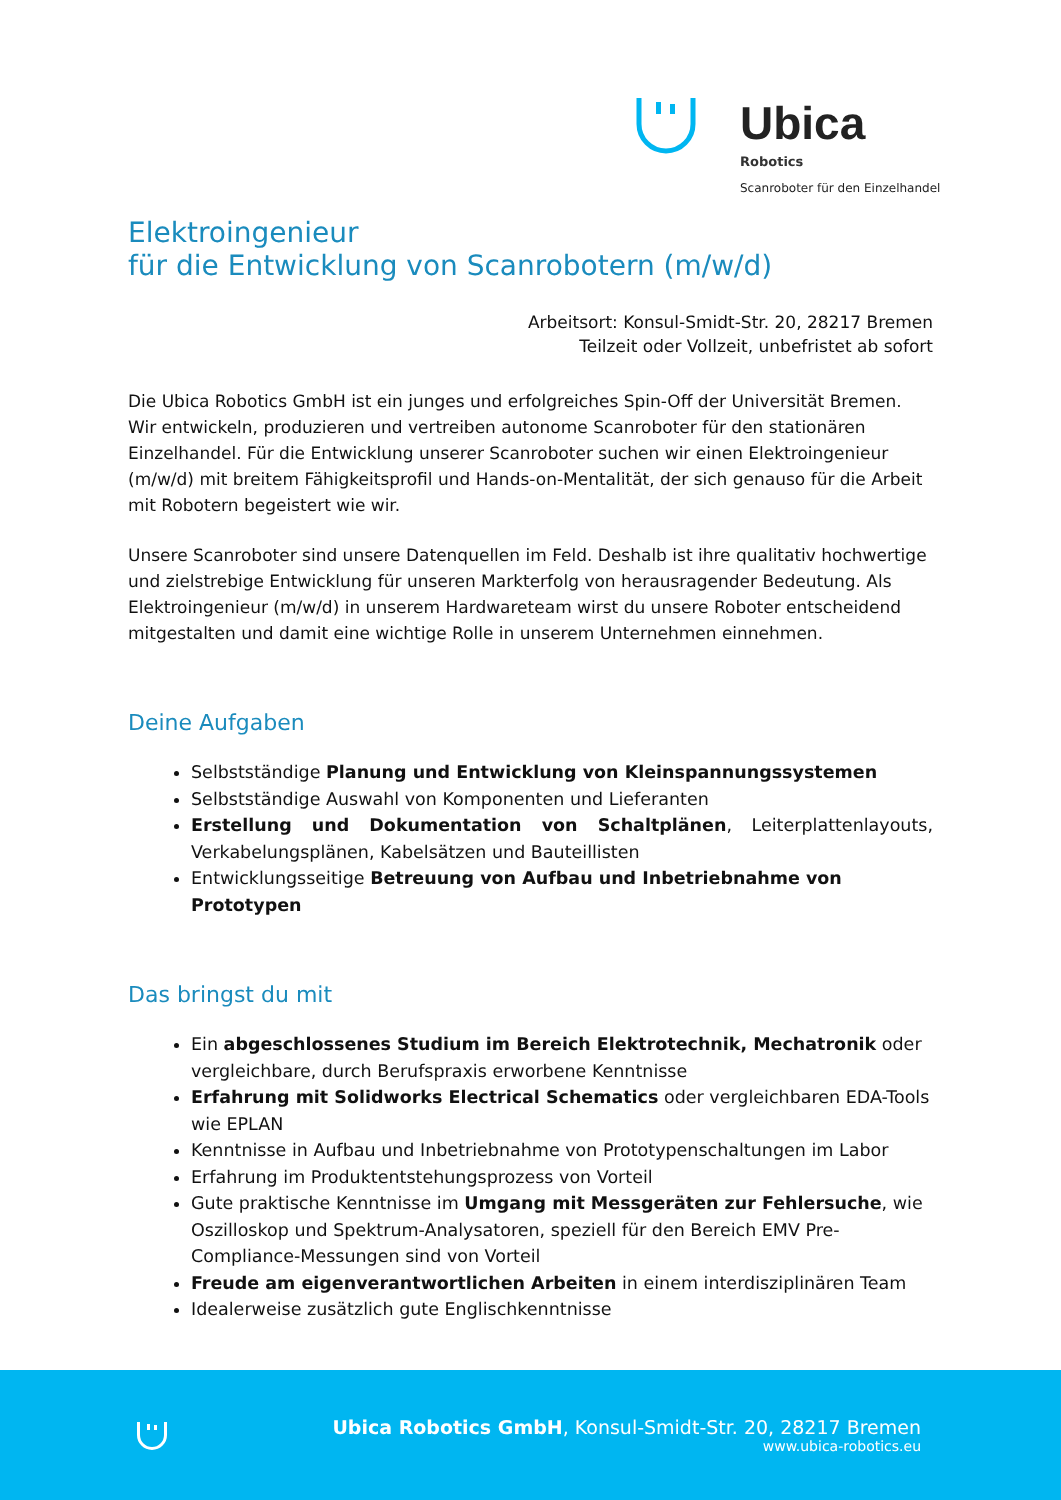Ubica
Robotics
Scanroboter für den Einzelhandel
Elektroingenieur
für die Entwicklung von Scanrobotern (m/w/d)
Arbeitsort: Konsul-Smidt-Str. 20, 28217 Bremen
Teilzeit oder Vollzeit, unbefristet ab sofort
Die Ubica Robotics GmbH ist ein junges und erfolgreiches Spin-Off der Universität Bremen. Wir entwickeln, produzieren und vertreiben autonome Scanroboter für den stationären Einzelhandel. Für die Entwicklung unserer Scanroboter suchen wir einen Elektroingenieur (m/w/d) mit breitem Fähigkeitsprofil und Hands-on-Mentalität, der sich genauso für die Arbeit mit Robotern begeistert wie wir.
Unsere Scanroboter sind unsere Datenquellen im Feld. Deshalb ist ihre qualitativ hochwertige und zielstrebige Entwicklung für unseren Markterfolg von herausragender Bedeutung. Als Elektroingenieur (m/w/d) in unserem Hardwareteam wirst du unsere Roboter entscheidend mitgestalten und damit eine wichtige Rolle in unserem Unternehmen einnehmen.
Deine Aufgaben
Selbstständige Planung und Entwicklung von Kleinspannungssystemen
Selbstständige Auswahl von Komponenten und Lieferanten
Erstellung und Dokumentation von Schaltplänen, Leiterplattenlayouts, Verkabelungsplänen, Kabelsätzen und Bauteillisten
Entwicklungsseitige Betreuung von Aufbau und Inbetriebnahme von Prototypen
Das bringst du mit
Ein abgeschlossenes Studium im Bereich Elektrotechnik, Mechatronik oder vergleichbare, durch Berufspraxis erworbene Kenntnisse
Erfahrung mit Solidworks Electrical Schematics oder vergleichbaren EDA-Tools wie EPLAN
Kenntnisse in Aufbau und Inbetriebnahme von Prototypenschaltungen im Labor
Erfahrung im Produktentstehungsprozess von Vorteil
Gute praktische Kenntnisse im Umgang mit Messgeräten zur Fehlersuche, wie Oszilloskop und Spektrum-Analysatoren, speziell für den Bereich EMV Pre-Compliance-Messungen sind von Vorteil
Freude am eigenverantwortlichen Arbeiten in einem interdisziplinären Team
Idealerweise zusätzlich gute Englischkenntnisse
Ubica Robotics GmbH, Konsul-Smidt-Str. 20, 28217 Bremen
www.ubica-robotics.eu